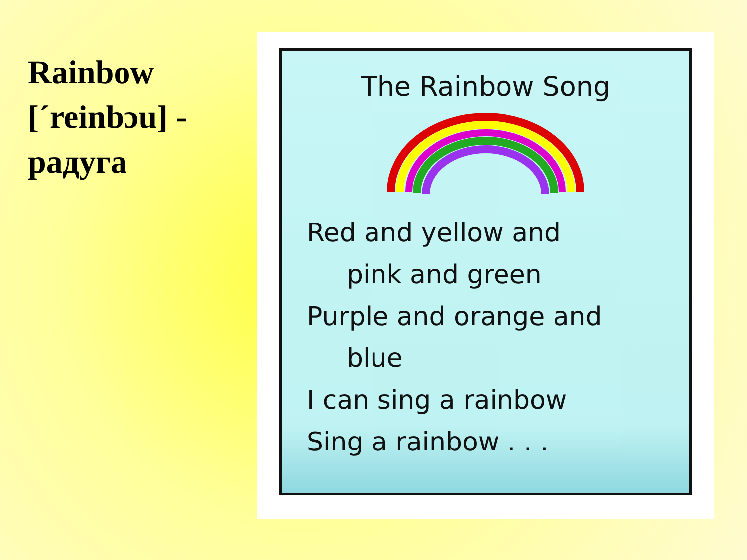Rainbow [´reinbɔu] - радуга
The Rainbow Song
Red and yellow and
pink and green
Purple and orange and
blue
I can sing a rainbow
Sing a rainbow . . .